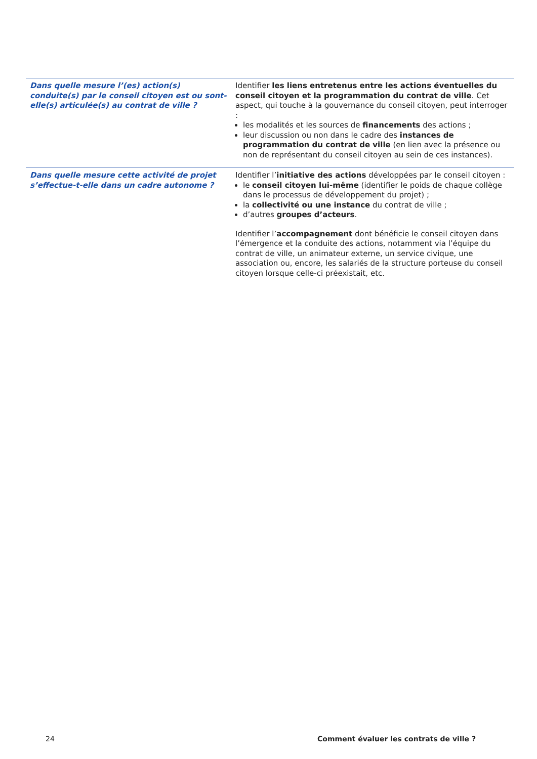| Dans quelle mesure l’(es) action(s) conduite(s) par le conseil citoyen est ou sont-elle(s) articulée(s) au contrat de ville ? | Identifier les liens entretenus entre les actions éventuelles du conseil citoyen et la programmation du contrat de ville . Cet aspect, qui touche à la gouvernance du conseil citoyen, peut interroger : les modalités et les sources de financements des actions ; leur discussion ou non dans le cadre des instances de programmation du contrat de ville (en lien avec la présence ou non de représentant du conseil citoyen au sein de ces instances). |
| Dans quelle mesure cette activité de projet s’effectue-t-elle dans un cadre autonome ? | Identifier l’ initiative des actions développées par le conseil citoyen : le conseil citoyen lui-même (identifier le poids de chaque collège dans le processus de développement du projet) ; la collectivité ou une instance du contrat de ville ; d’autres groupes d’acteurs . Identifier l’ accompagnement dont bénéficie le conseil citoyen dans l’émergence et la conduite des actions, notamment via l’équipe du contrat de ville, un animateur externe, un service civique, une association ou, encore, les salariés de la structure porteuse du conseil citoyen lorsque celle-ci préexistait, etc. |
24 Comment évaluer les contrats de ville ?